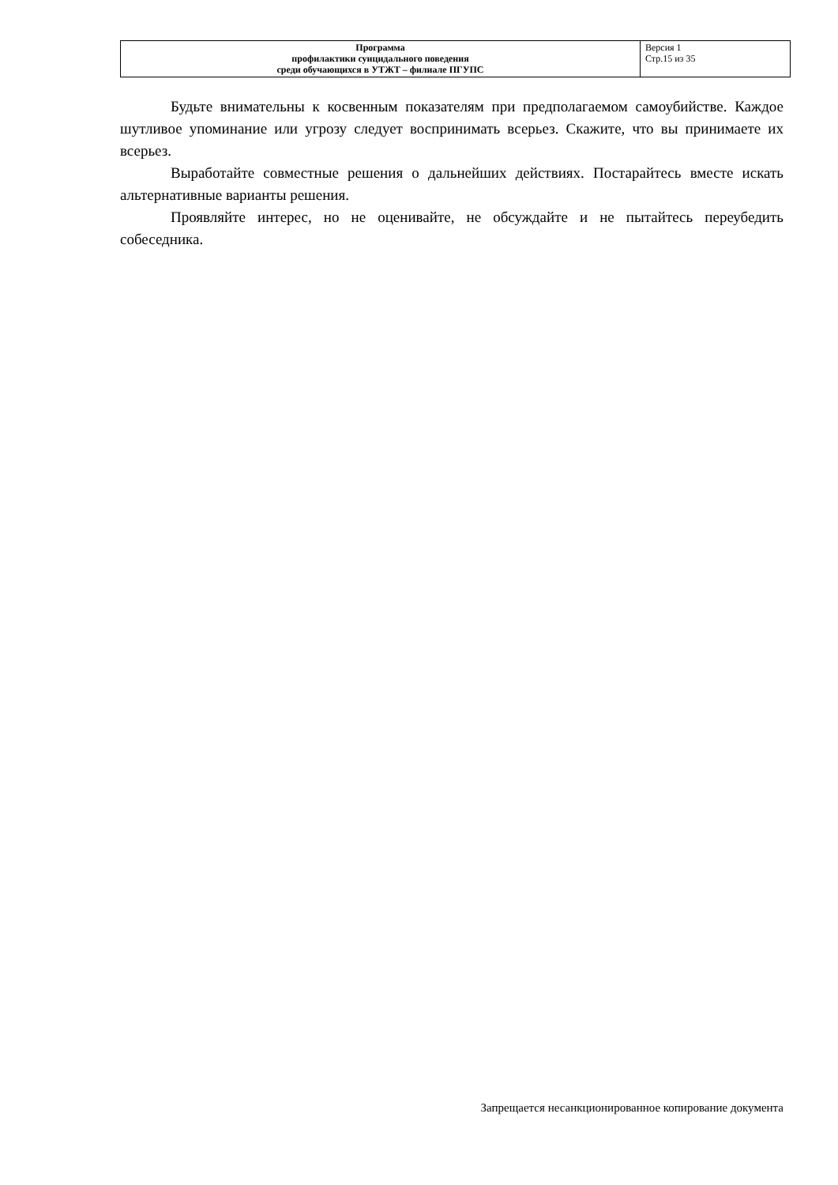| Программа профилактики суицидального поведения среди обучающихся в УТЖТ – филиале ПГУПС | Версия 1 Стр.15 из 35 |
Будьте внимательны к косвенным показателям при предполагаемом самоубийстве. Каждое шутливое упоминание или угрозу следует воспринимать всерьез. Скажите, что вы принимаете их всерьез.
Выработайте совместные решения о дальнейших действиях. Постарайтесь вместе искать альтернативные варианты решения.
Проявляйте интерес, но не оценивайте, не обсуждайте и не пытайтесь переубедить собеседника.
Запрещается несанкционированное копирование документа